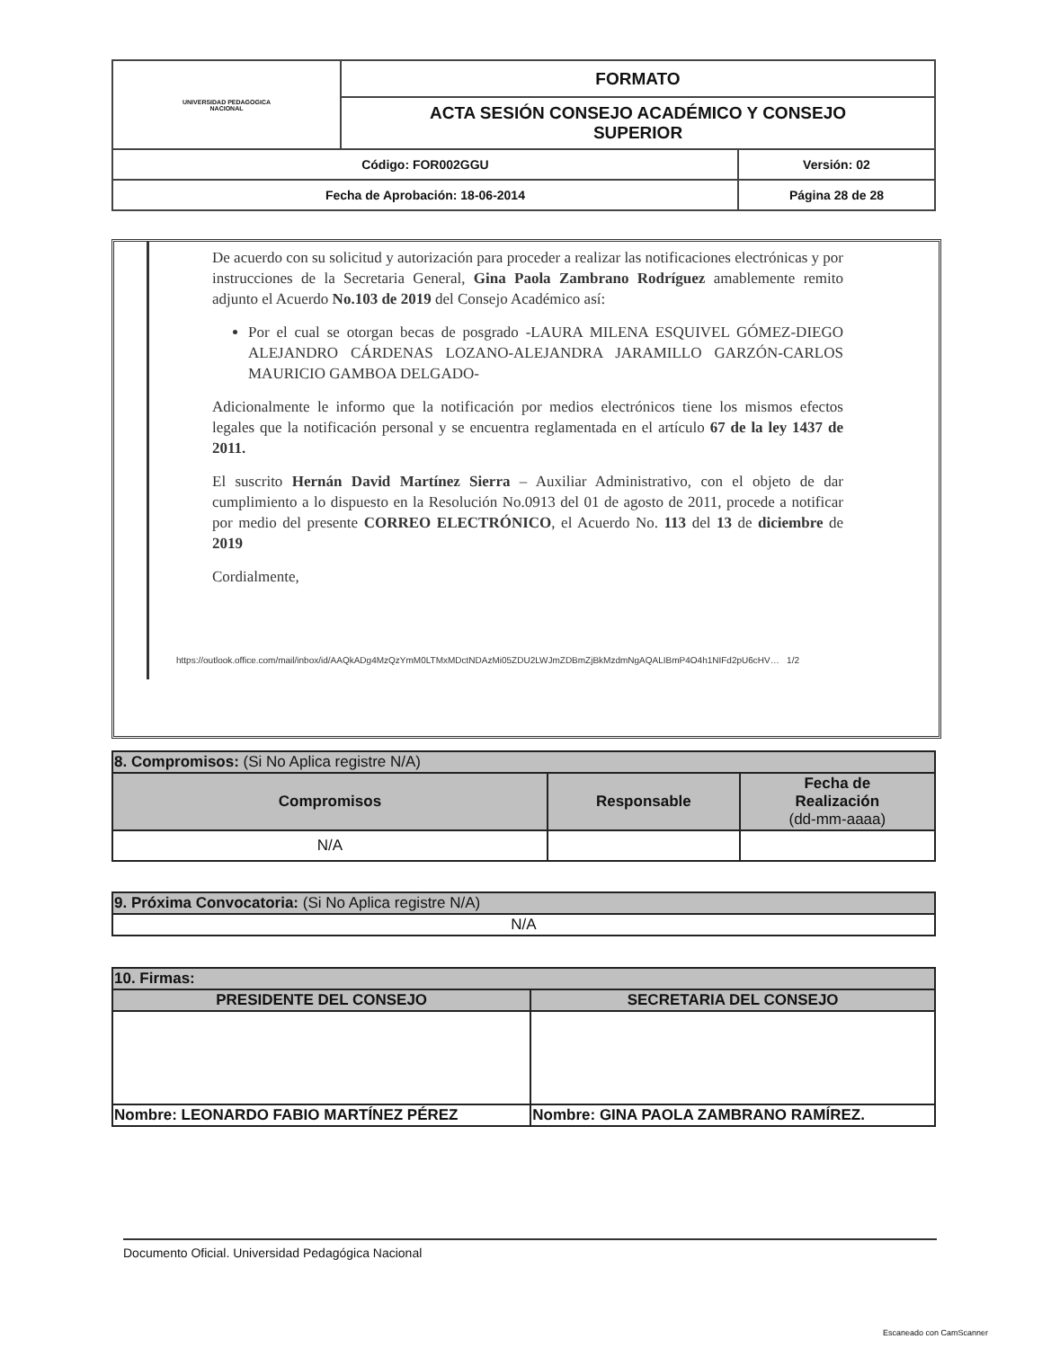| UNIVERSIDAD PEDAGOGICA NACIONAL | FORMATO | |
| | ACTA SESIÓN CONSEJO ACADÉMICO Y CONSEJO SUPERIOR | |
| Código: FOR002GGU | | Versión: 02 |
| Fecha de Aprobación: 18-06-2014 | | Página 28 de 28 |
De acuerdo con su solicitud y autorización para proceder a realizar las notificaciones electrónicas y por instrucciones de la Secretaria General, Gina Paola Zambrano Rodríguez amablemente remito adjunto el Acuerdo No.103 de 2019 del Consejo Académico así:
Por el cual se otorgan becas de posgrado -LAURA MILENA ESQUIVEL GÓMEZ-DIEGO ALEJANDRO CÁRDENAS LOZANO-ALEJANDRA JARAMILLO GARZÓN-CARLOS MAURICIO GAMBOA DELGADO-
Adicionalmente le informo que la notificación por medios electrónicos tiene los mismos efectos legales que la notificación personal y se encuentra reglamentada en el artículo 67 de la ley 1437 de 2011.
El suscrito Hernán David Martínez Sierra – Auxiliar Administrativo, con el objeto de dar cumplimiento a lo dispuesto en la Resolución No.0913 del 01 de agosto de 2011, procede a notificar por medio del presente CORREO ELECTRÓNICO, el Acuerdo No. 113 del 13 de diciembre de 2019
Cordialmente,
https://outlook.office.com/mail/inbox/id/AAQkADg4MzQzYmM0LTMxMDctNDAzMi05ZDU2LWJmZDBmZjBkMzdmNgAQALIBmP4O4h1NIFd2pU6cHV… 1/2
| 8. Compromisos: (Si No Aplica registre N/A) | | |
| Compromisos | Responsable | Fecha de Realización (dd-mm-aaaa) |
| N/A | | |
| 9. Próxima Convocatoria: (Si No Aplica registre N/A) |
| N/A |
| 10. Firmas: | |
| PRESIDENTE DEL CONSEJO | SECRETARIA DEL CONSEJO |
| Nombre: LEONARDO FABIO MARTÍNEZ PÉREZ | Nombre: GINA PAOLA ZAMBRANO RAMÍREZ. |
Documento Oficial. Universidad Pedagógica Nacional
Escaneado con CamScanner